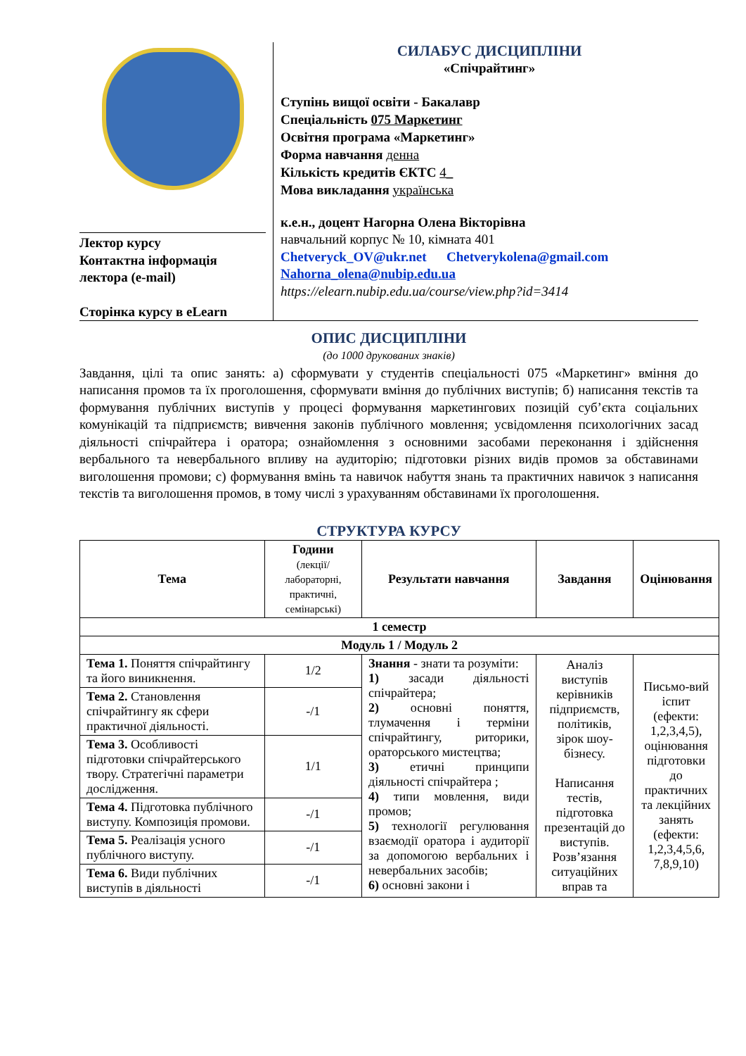Лектор курсу
Контактна інформація лектора (e-mail)
Сторінка курсу в eLearn
СИЛАБУС ДИСЦИПЛІНИ
«Спічрайтинг»
Ступінь вищої освіти - Бакалавр
Спеціальність 075 Маркетинг
Освітня програма «Маркетинг»
Форма навчання денна
Кількість кредитів ЄКТС 4_
Мова викладання українська
к.е.н., доцент Нагорна Олена Вікторівна
навчальний корпус № 10, кімната 401
Chetveryck_OV@ukr.net Chetverykolena@gmail.com
Nahorna_olena@nubip.edu.ua
https://elearn.nubip.edu.ua/course/view.php?id=3414
ОПИС ДИСЦИПЛІНИ
(до 1000 друкованих знаків)
Завдання, цілі та опис занять: а) сформувати у студентів спеціальності 075 «Маркетинг» вміння до написання промов та їх проголошення, сформувати вміння до публічних виступів; б) написання текстів та формування публічних виступів у процесі формування маркетингових позицій суб’єкта соціальних комунікацій та підприємств; вивчення законів публічного мовлення; усвідомлення психологічних засад діяльності спічрайтера і оратора; ознайомлення з основними засобами переконання і здійснення вербального та невербального впливу на аудиторію; підготовки різних видів промов за обставинами виголошення промови; с) формування вмінь та навичок набуття знань та практичних навичок з написання текстів та виголошення промов, в тому числі з урахуванням обставинами їх проголошення.
СТРУКТУРА КУРСУ
| Тема | Години (лекції/ лабораторні, практичні, семінарські) | Результати навчання | Завдання | Оцінювання |
| --- | --- | --- | --- | --- |
| 1 семестр | | | | |
| Модуль 1 / Модуль 2 | | | | |
| Тема 1. Поняття спічрайтингу та його виникнення. | 1/2 | Знання - знати та розуміти: 1) засади діяльності спічрайтера; 2) основні поняття, тлумачення і терміни спічрайтингу, риторики, ораторського мистецтва; 3) етичні принципи діяльності спічрайтера ; 4) типи мовлення, види промов; 5) технології регулювання взаємодії оратора і аудиторії за допомогою вербальних і невербальних засобів; 6) основні закони і | Аналіз виступів керівників підприємств, політиків, зірок шоу-бізнесу. Написання тестів, підготовка презентацій до виступів. Розв’язання ситуаційних вправ та | Письмо-вий іспит (ефекти: 1,2,3,4,5), оцінювання підготовки до практичних та лекційних занять (ефекти: 1,2,3,4,5,6, 7,8,9,10) |
| Тема 2. Становлення спічрайтингу як сфери практичної діяльності. | -/1 | | | |
| Тема 3. Особливості підготовки спічрайтерського твору. Стратегічні параметри дослідження. | 1/1 | | | |
| Тема 4. Підготовка публічного виступу. Композиція промови. | -/1 | | | |
| Тема 5. Реалізація усного публічного виступу. | -/1 | | | |
| Тема 6. Види публічних виступів в діяльності | -/1 | | | |